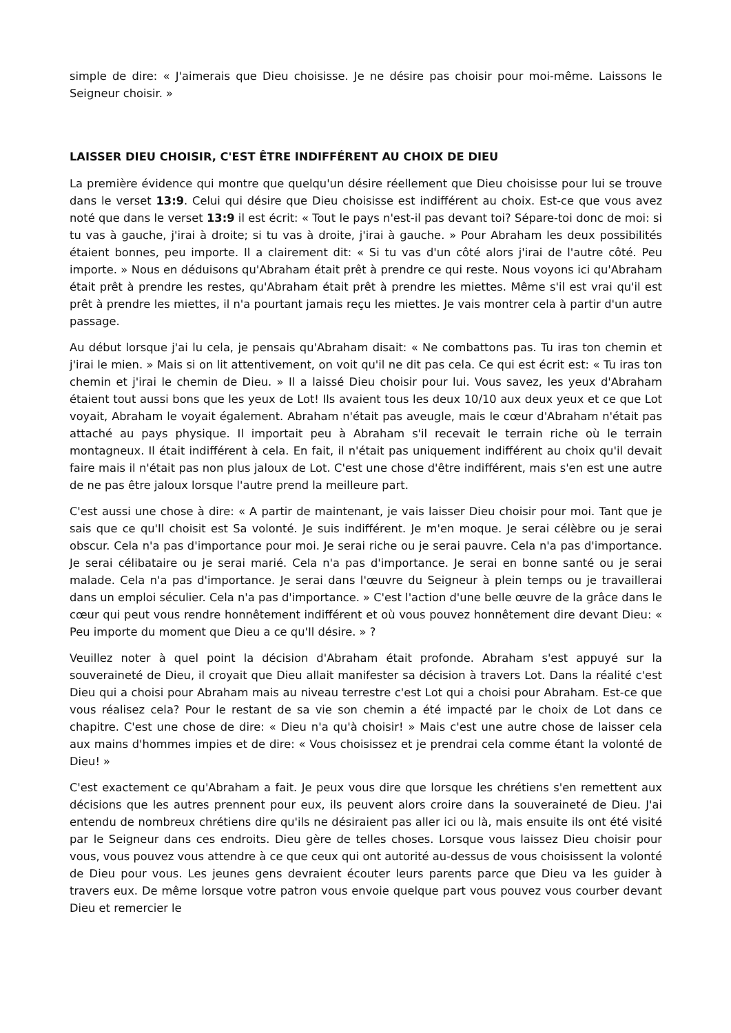simple de dire: « J'aimerais que Dieu choisisse. Je ne désire pas choisir pour moi-même. Laissons le Seigneur choisir. »
LAISSER DIEU CHOISIR, C'EST ÊTRE INDIFFÉRENT AU CHOIX DE DIEU
La première évidence qui montre que quelqu'un désire réellement que Dieu choisisse pour lui se trouve dans le verset 13:9. Celui qui désire que Dieu choisisse est indifférent au choix. Est-ce que vous avez noté que dans le verset 13:9 il est écrit: « Tout le pays n'est-il pas devant toi? Sépare-toi donc de moi: si tu vas à gauche, j'irai à droite; si tu vas à droite, j'irai à gauche. » Pour Abraham les deux possibilités étaient bonnes, peu importe. Il a clairement dit: « Si tu vas d'un côté alors j'irai de l'autre côté. Peu importe. » Nous en déduisons qu'Abraham était prêt à prendre ce qui reste. Nous voyons ici qu'Abraham était prêt à prendre les restes, qu'Abraham était prêt à prendre les miettes. Même s'il est vrai qu'il est prêt à prendre les miettes, il n'a pourtant jamais reçu les miettes. Je vais montrer cela à partir d'un autre passage.
Au début lorsque j'ai lu cela, je pensais qu'Abraham disait: « Ne combattons pas. Tu iras ton chemin et j'irai le mien. » Mais si on lit attentivement, on voit qu'il ne dit pas cela. Ce qui est écrit est: « Tu iras ton chemin et j'irai le chemin de Dieu. » Il a laissé Dieu choisir pour lui. Vous savez, les yeux d'Abraham étaient tout aussi bons que les yeux de Lot! Ils avaient tous les deux 10/10 aux deux yeux et ce que Lot voyait, Abraham le voyait également. Abraham n'était pas aveugle, mais le cœur d'Abraham n'était pas attaché au pays physique. Il importait peu à Abraham s'il recevait le terrain riche où le terrain montagneux. Il était indifférent à cela. En fait, il n'était pas uniquement indifférent au choix qu'il devait faire mais il n'était pas non plus jaloux de Lot. C'est une chose d'être indifférent, mais s'en est une autre de ne pas être jaloux lorsque l'autre prend la meilleure part.
C'est aussi une chose à dire: « A partir de maintenant, je vais laisser Dieu choisir pour moi. Tant que je sais que ce qu'Il choisit est Sa volonté. Je suis indifférent. Je m'en moque. Je serai célèbre ou je serai obscur. Cela n'a pas d'importance pour moi. Je serai riche ou je serai pauvre. Cela n'a pas d'importance. Je serai célibataire ou je serai marié. Cela n'a pas d'importance. Je serai en bonne santé ou je serai malade. Cela n'a pas d'importance. Je serai dans l'œuvre du Seigneur à plein temps ou je travaillerai dans un emploi séculier. Cela n'a pas d'importance. » C'est l'action d'une belle œuvre de la grâce dans le cœur qui peut vous rendre honnêtement indifférent et où vous pouvez honnêtement dire devant Dieu: « Peu importe du moment que Dieu a ce qu'Il désire. » ?
Veuillez noter à quel point la décision d'Abraham était profonde. Abraham s'est appuyé sur la souveraineté de Dieu, il croyait que Dieu allait manifester sa décision à travers Lot. Dans la réalité c'est Dieu qui a choisi pour Abraham mais au niveau terrestre c'est Lot qui a choisi pour Abraham. Est-ce que vous réalisez cela? Pour le restant de sa vie son chemin a été impacté par le choix de Lot dans ce chapitre. C'est une chose de dire: « Dieu n'a qu'à choisir! » Mais c'est une autre chose de laisser cela aux mains d'hommes impies et de dire: « Vous choisissez et je prendrai cela comme étant la volonté de Dieu! »
C'est exactement ce qu'Abraham a fait. Je peux vous dire que lorsque les chrétiens s'en remettent aux décisions que les autres prennent pour eux, ils peuvent alors croire dans la souveraineté de Dieu. J'ai entendu de nombreux chrétiens dire qu'ils ne désiraient pas aller ici ou là, mais ensuite ils ont été visité par le Seigneur dans ces endroits. Dieu gère de telles choses. Lorsque vous laissez Dieu choisir pour vous, vous pouvez vous attendre à ce que ceux qui ont autorité au-dessus de vous choisissent la volonté de Dieu pour vous. Les jeunes gens devraient écouter leurs parents parce que Dieu va les guider à travers eux. De même lorsque votre patron vous envoie quelque part vous pouvez vous courber devant Dieu et remercier le